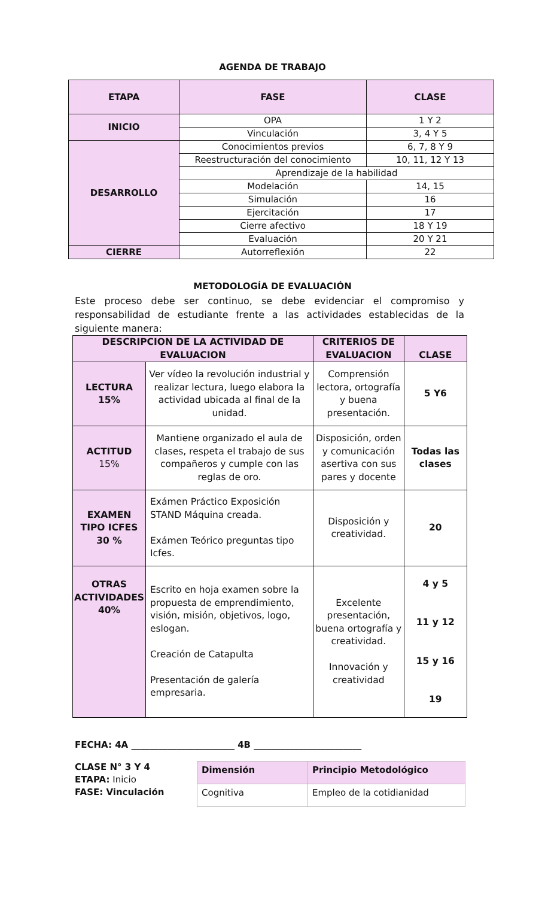AGENDA DE TRABAJO
| ETAPA | FASE | CLASE |
| --- | --- | --- |
| INICIO | OPA | 1 Y 2 |
| | Vinculación | 3, 4 Y 5 |
| DESARROLLO | Conocimientos previos | 6, 7, 8 Y 9 |
| | Reestructuración del conocimiento | 10, 11, 12 Y 13 |
| | Aprendizaje de la habilidad | |
| | Modelación | 14, 15 |
| | Simulación | 16 |
| | Ejercitación | 17 |
| | Cierre afectivo | 18 Y 19 |
| | Evaluación | 20 Y 21 |
| CIERRE | Autorreflexión | 22 |
METODOLOGÍA DE EVALUACIÓN
Este proceso debe ser continuo, se debe evidenciar el compromiso y responsabilidad de estudiante frente a las actividades establecidas de la siguiente manera:
| DESCRIPCION DE LA ACTIVIDAD DE EVALUACION | | CRITERIOS DE EVALUACION | CLASE |
| LECTURA 15% | Ver vídeo la revolución industrial y realizar lectura, luego elabora la actividad ubicada al final de la unidad. | Comprensión lectora, ortografía y buena presentación. | 5 Y6 |
| ACTITUD 15% | Mantiene organizado el aula de clases, respeta el trabajo de sus compañeros y cumple con las reglas de oro. | Disposición, orden y comunicación asertiva con sus pares y docente | Todas las clases |
| EXAMEN TIPO ICFES 30 % | Exámen Práctico Exposición STAND Máquina creada. Exámen Teórico preguntas tipo Icfes. | Disposición y creatividad. | 20 |
| OTRAS ACTIVIDADES 40% | Escrito en hoja examen sobre la propuesta de emprendimiento, visión, misión, objetivos, logo, eslogan. Creación de Catapulta Presentación de galería empresaria. | Excelente presentación, buena ortografía y creatividad. Innovación y creatividad | 4 y 5 11 y 12 15 y 16 19 |
FECHA: 4A _______________________ 4B ________________________
CLASE N° 3 Y 4
ETAPA: Inicio
FASE: Vinculación
| Dimensión | Principio Metodológico |
| Cognitiva | Empleo de la cotidianidad |